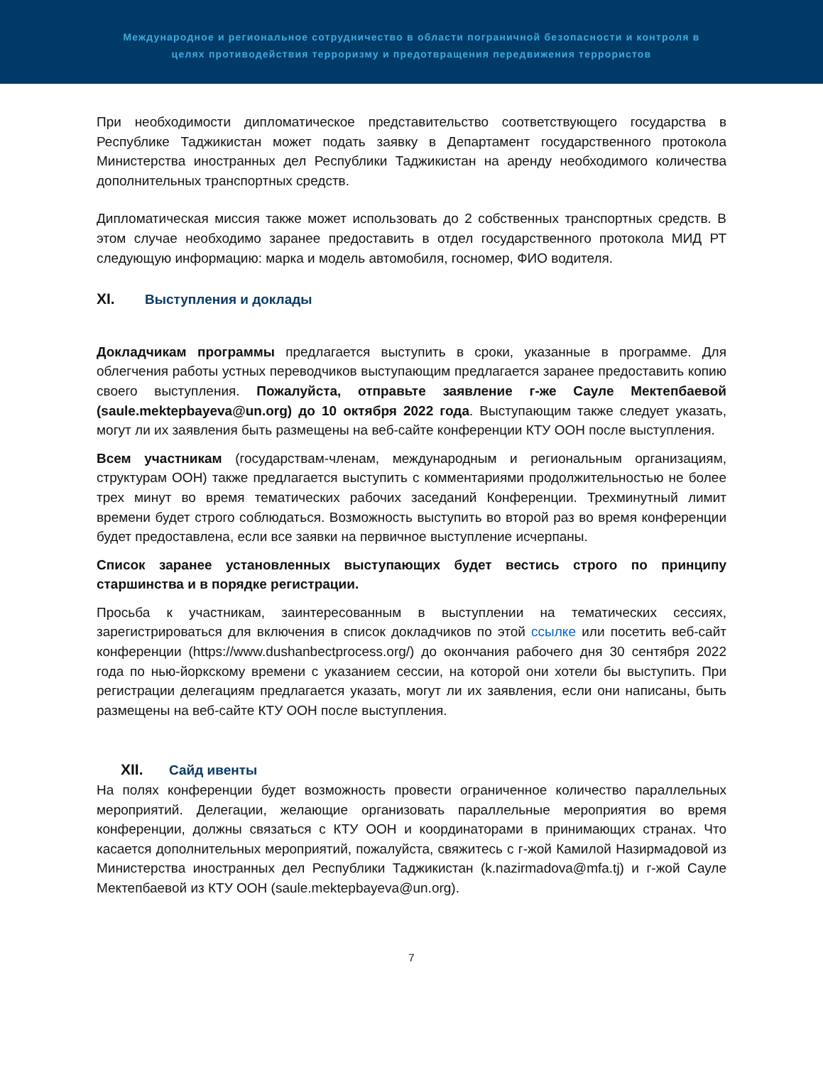Международное и региональное сотрудничество в области пограничной безопасности и контроля в
целях противодействия терроризму и предотвращения передвижения террористов
При необходимости дипломатическое представительство соответствующего государства в Республике Таджикистан может подать заявку в Департамент государственного протокола Министерства иностранных дел Республики Таджикистан на аренду необходимого количества дополнительных транспортных средств.
Дипломатическая миссия также может использовать до 2 собственных транспортных средств. В этом случае необходимо заранее предоставить в отдел государственного протокола МИД РТ следующую информацию: марка и модель автомобиля, госномер, ФИО водителя.
XI. Выступления и доклады
Докладчикам программы предлагается выступить в сроки, указанные в программе. Для облегчения работы устных переводчиков выступающим предлагается заранее предоставить копию своего выступления. Пожалуйста, отправьте заявление г-же Сауле Мектепбаевой (saule.mektepbayeva@un.org) до 10 октября 2022 года. Выступающим также следует указать, могут ли их заявления быть размещены на веб-сайте конференции КТУ ООН после выступления.
Всем участникам (государствам-членам, международным и региональным организациям, структурам ООН) также предлагается выступить с комментариями продолжительностью не более трех минут во время тематических рабочих заседаний Конференции. Трехминутный лимит времени будет строго соблюдаться. Возможность выступить во второй раз во время конференции будет предоставлена, если все заявки на первичное выступление исчерпаны.
Список заранее установленных выступающих будет вестись строго по принципу старшинства и в порядке регистрации.
Просьба к участникам, заинтересованным в выступлении на тематических сессиях, зарегистрироваться для включения в список докладчиков по этой ссылке или посетить веб-сайт конференции (https://www.dushanbectprocess.org/) до окончания рабочего дня 30 сентября 2022 года по нью-йоркскому времени с указанием сессии, на которой они хотели бы выступить. При регистрации делегациям предлагается указать, могут ли их заявления, если они написаны, быть размещены на веб-сайте КТУ ООН после выступления.
XII. Сайд ивенты
На полях конференции будет возможность провести ограниченное количество параллельных мероприятий. Делегации, желающие организовать параллельные мероприятия во время конференции, должны связаться с КТУ ООН и координаторами в принимающих странах. Что касается дополнительных мероприятий, пожалуйста, свяжитесь с г-жой Камилой Назирмадовой из Министерства иностранных дел Республики Таджикистан (k.nazirmadova@mfa.tj) и г-жой Сауле Мектепбаевой из КТУ ООН (saule.mektepbayeva@un.org).
7